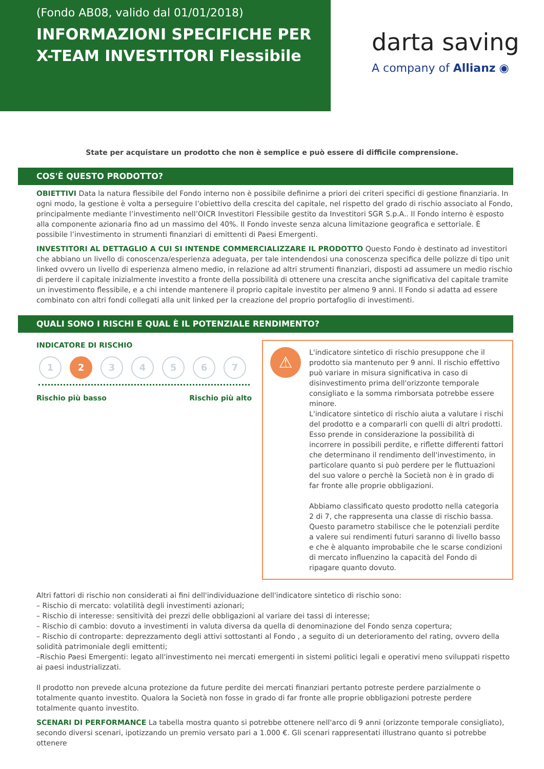(Fondo AB08, valido dal 01/01/2018)
INFORMAZIONI SPECIFICHE PER X-TEAM INVESTITORI Flessibile
darta saving
A company of Allianz ◉
State per acquistare un prodotto che non è semplice e può essere di difficile comprensione.
COS'È QUESTO PRODOTTO?
OBIETTIVI Data la natura flessibile del Fondo interno non è possibile definirne a priori dei criteri specifici di gestione finanziaria. In ogni modo, la gestione è volta a perseguire l’obiettivo della crescita del capitale, nel rispetto del grado di rischio associato al Fondo, principalmente mediante l’investimento nell’OICR Investitori Flessibile gestito da Investitori SGR S.p.A.. Il Fondo interno è esposto alla componente azionaria fino ad un massimo del 40%. Il Fondo investe senza alcuna limitazione geografica e settoriale. È possibile l’investimento in strumenti finanziari di emittenti di Paesi Emergenti.
INVESTITORI AL DETTAGLIO A CUI SI INTENDE COMMERCIALIZZARE IL PRODOTTO Questo Fondo è destinato ad investitori che abbiano un livello di conoscenza/esperienza adeguata, per tale intendendosi una conoscenza specifica delle polizze di tipo unit linked ovvero un livello di esperienza almeno medio, in relazione ad altri strumenti finanziari, disposti ad assumere un medio rischio di perdere il capitale inizialmente investito a fronte della possibilità di ottenere una crescita anche significativa del capitale tramite un investimento flessibile, e a chi intende mantenere il proprio capitale investito per almeno 9 anni. Il Fondo si adatta ad essere combinato con altri fondi collegati alla unit linked per la creazione del proprio portafoglio di investimenti.
QUALI SONO I RISCHI E QUAL È IL POTENZIALE RENDIMENTO?
INDICATORE DI RISCHIO
1 2 34567
Rischio più basso Rischio più alto
⚠
L'indicatore sintetico di rischio presuppone che il prodotto sia mantenuto per 9 anni. Il rischio effettivo può variare in misura significativa in caso di disinvestimento prima dell'orizzonte temporale consigliato e la somma rimborsata potrebbe essere minore.
L'indicatore sintetico di rischio aiuta a valutare i rischi del prodotto e a compararli con quelli di altri prodotti. Esso prende in considerazione la possibilità di incorrere in possibili perdite, e riflette differenti fattori che determinano il rendimento dell'investimento, in particolare quanto si può perdere per le fluttuazioni del suo valore o perchè la Società non è in grado di far fronte alle proprie obbligazioni.
Abbiamo classificato questo prodotto nella categoria 2 di 7, che rappresenta una classe di rischio bassa. Questo parametro stabilisce che le potenziali perdite a valere sui rendimenti futuri saranno di livello basso e che è alquanto improbabile che le scarse condizioni di mercato influenzino la capacità del Fondo di ripagare quanto dovuto.
Altri fattori di rischio non considerati ai fini dell'individuazione dell'indicatore sintetico di rischio sono:
– Rischio di mercato: volatilità degli investimenti azionari;
– Rischio di interesse: sensitività dei prezzi delle obbligazioni al variare dei tassi di interesse;
– Rischio di cambio: dovuto a investimenti in valuta diversa da quella di denominazione del Fondo senza copertura;
– Rischio di controparte: deprezzamento degli attivi sottostanti al Fondo , a seguito di un deterioramento del rating, ovvero della solidità patrimoniale degli emittenti;
–Rischio Paesi Emergenti: legato all'investimento nei mercati emergenti in sistemi politici legali e operativi meno sviluppati rispetto ai paesi industrializzati.
Il prodotto non prevede alcuna protezione da future perdite dei mercati finanziari pertanto potreste perdere parzialmente o totalmente quanto investito. Qualora la Società non fosse in grado di far fronte alle proprie obbligazioni potreste perdere totalmente quanto investito.
SCENARI DI PERFORMANCE La tabella mostra quanto si potrebbe ottenere nell'arco di 9 anni (orizzonte temporale consigliato), secondo diversi scenari, ipotizzando un premio versato pari a 1.000 €. Gli scenari rappresentati illustrano quanto si potrebbe ottenere